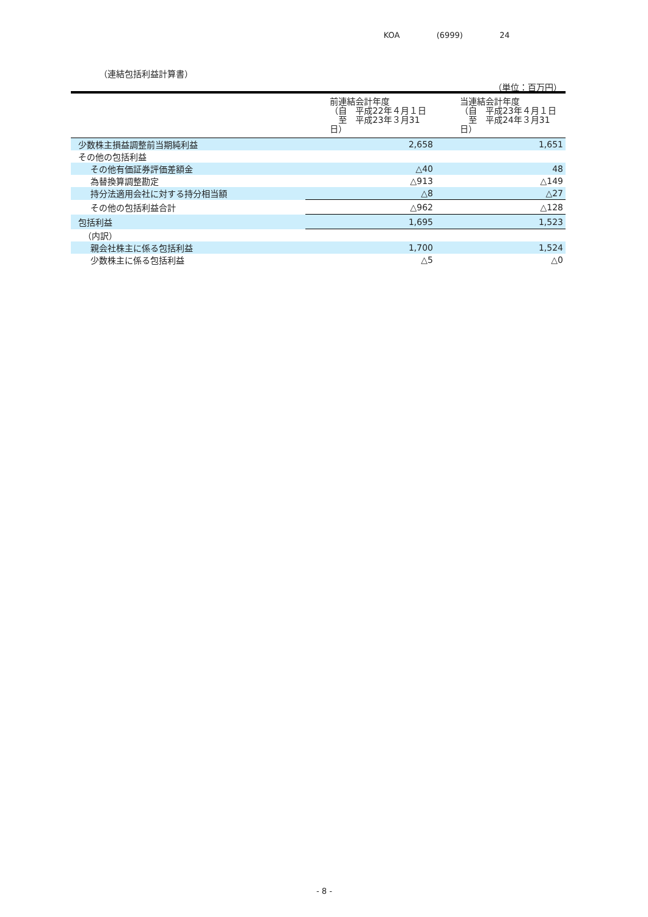KOA (6999) 24
（連結包括利益計算書）
（単位：百万円）
| | 前連結会計年度 （自 平成22年４月１日 至 平成23年３月31日） | 当連結会計年度 （自 平成23年４月１日 至 平成24年３月31日） |
| --- | --- | --- |
| 少数株主損益調整前当期純利益 | 2,658 | 1,651 |
| その他の包括利益 | | |
| その他有価証券評価差額金 | △40 | 48 |
| 為替換算調整勘定 | △913 | △149 |
| 持分法適用会社に対する持分相当額 | △8 | △27 |
| その他の包括利益合計 | △962 | △128 |
| 包括利益 | 1,695 | 1,523 |
| （内訳） | | |
| 親会社株主に係る包括利益 | 1,700 | 1,524 |
| 少数株主に係る包括利益 | △5 | △0 |
- 8 -